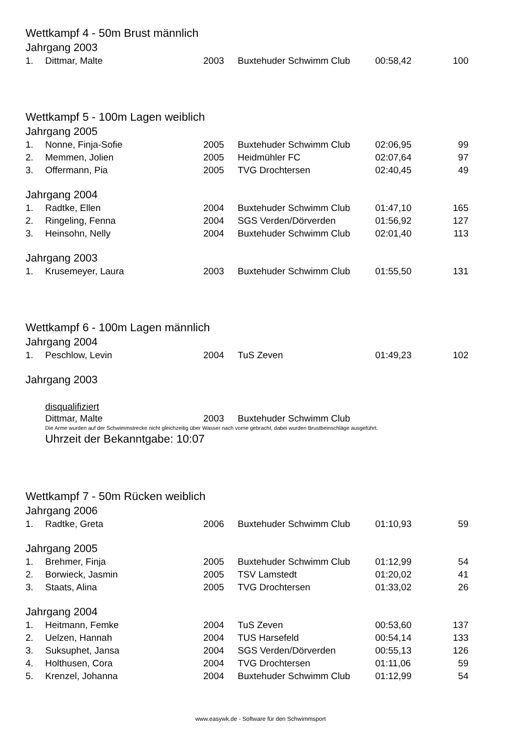Wettkampf 4 - 50m Brust männlich
Jahrgang 2003
| 1. | Dittmar, Malte | 2003 | | Buxtehuder Schwimm Club | 00:58,42 | 100 |
Wettkampf 5 - 100m Lagen weiblich
Jahrgang 2005
| 1. | Nonne, Finja-Sofie | 2005 | | Buxtehuder Schwimm Club | 02:06,95 | 99 |
| 2. | Memmen, Jolien | 2005 | | Heidmühler FC | 02:07,64 | 97 |
| 3. | Offermann, Pia | 2005 | | TVG Drochtersen | 02:40,45 | 49 |
Jahrgang 2004
| 1. | Radtke, Ellen | 2004 | | Buxtehuder Schwimm Club | 01:47,10 | 165 |
| 2. | Ringeling, Fenna | 2004 | | SGS Verden/Dörverden | 01:56,92 | 127 |
| 3. | Heinsohn, Nelly | 2004 | | Buxtehuder Schwimm Club | 02:01,40 | 113 |
Jahrgang 2003
| 1. | Krusemeyer, Laura | 2003 | | Buxtehuder Schwimm Club | 01:55,50 | 131 |
Wettkampf 6 - 100m Lagen männlich
Jahrgang 2004
| 1. | Peschlow, Levin | 2004 | | TuS Zeven | 01:49,23 | 102 |
Jahrgang 2003
disqualifiziert
| | Dittmar, Malte | 2003 | | Buxtehuder Schwimm Club |
Die Arme wurden auf der Schwimmstrecke nicht gleichzeitig über Wasser nach vorne gebracht, dabei wurden Brustbeinschläge ausgeführt.
Uhrzeit der Bekanntgabe: 10:07
Wettkampf 7 - 50m Rücken weiblich
Jahrgang 2006
| 1. | Radtke, Greta | 2006 | | Buxtehuder Schwimm Club | 01:10,93 | 59 |
Jahrgang 2005
| 1. | Brehmer, Finja | 2005 | | Buxtehuder Schwimm Club | 01:12,99 | 54 |
| 2. | Borwieck, Jasmin | 2005 | | TSV Lamstedt | 01:20,02 | 41 |
| 3. | Staats, Alina | 2005 | | TVG Drochtersen | 01:33,02 | 26 |
Jahrgang 2004
| 1. | Heitmann, Femke | 2004 | | TuS Zeven | 00:53,60 | 137 |
| 2. | Uelzen, Hannah | 2004 | | TUS Harsefeld | 00:54,14 | 133 |
| 3. | Suksuphet, Jansa | 2004 | | SGS Verden/Dörverden | 00:55,13 | 126 |
| 4. | Holthusen, Cora | 2004 | | TVG Drochtersen | 01:11,06 | 59 |
| 5. | Krenzel, Johanna | 2004 | | Buxtehuder Schwimm Club | 01:12,99 | 54 |
www.easywk.de - Software für den Schwimmsport